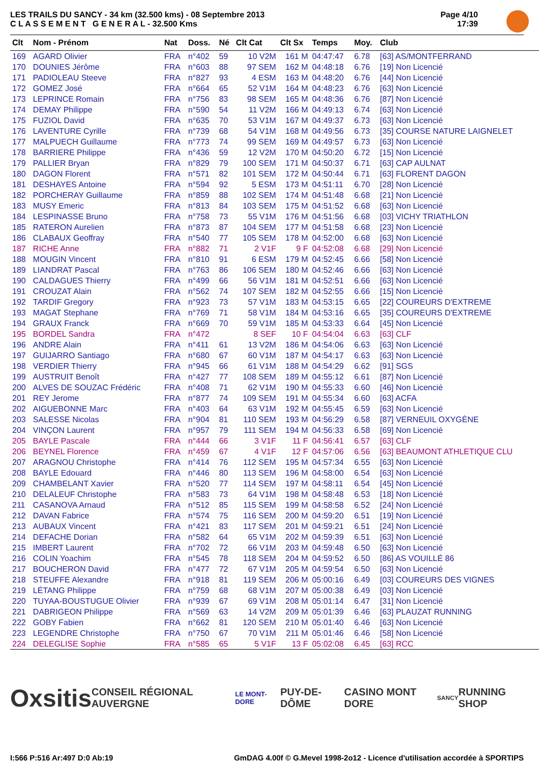LES TRAILS DU SANCY - 34 km (32.500 kms) - 08 Septembre 2013
C L A S S E M E N T G E N E R A L - 32.500 Kms
Page 4/10
17:39
| Clt | Nom - Prénom | Nat | Doss. | Né | Clt Cat | Clt Sx | Temps | Moy. | Club |
| --- | --- | --- | --- | --- | --- | --- | --- | --- | --- |
| 169 | AGARD Olivier | FRA | n°402 | 59 | 10 V2M | 161 M | 04:47:47 | 6.78 | [63] AS/MONTFERRAND |
| 170 | DOUNIES Jérôme | FRA | n°603 | 88 | 97 SEM | 162 M | 04:48:18 | 6.76 | [19] Non Licencié |
| 171 | PADIOLEAU Steeve | FRA | n°827 | 93 | 4 ESM | 163 M | 04:48:20 | 6.76 | [44] Non Licencié |
| 172 | GOMEZ José | FRA | n°664 | 65 | 52 V1M | 164 M | 04:48:23 | 6.76 | [63] Non Licencié |
| 173 | LEPRINCE Romain | FRA | n°756 | 83 | 98 SEM | 165 M | 04:48:36 | 6.76 | [87] Non Licencié |
| 174 | DEMAY Philippe | FRA | n°590 | 54 | 11 V2M | 166 M | 04:49:13 | 6.74 | [63] Non Licencié |
| 175 | FUZIOL David | FRA | n°635 | 70 | 53 V1M | 167 M | 04:49:37 | 6.73 | [63] Non Licencié |
| 176 | LAVENTURE Cyrille | FRA | n°739 | 68 | 54 V1M | 168 M | 04:49:56 | 6.73 | [35] COURSE NATURE LAIGNELET |
| 177 | MALPUECH Guillaume | FRA | n°773 | 74 | 99 SEM | 169 M | 04:49:57 | 6.73 | [63] Non Licencié |
| 178 | BARRIERE Philippe | FRA | n°436 | 59 | 12 V2M | 170 M | 04:50:20 | 6.72 | [15] Non Licencié |
| 179 | PALLIER Bryan | FRA | n°829 | 79 | 100 SEM | 171 M | 04:50:37 | 6.71 | [63] CAP AULNAT |
| 180 | DAGON Florent | FRA | n°571 | 82 | 101 SEM | 172 M | 04:50:44 | 6.71 | [63] FLORENT DAGON |
| 181 | DESHAYES Antoine | FRA | n°594 | 92 | 5 ESM | 173 M | 04:51:11 | 6.70 | [28] Non Licencié |
| 182 | PORCHERAY Guillaume | FRA | n°859 | 88 | 102 SEM | 174 M | 04:51:48 | 6.68 | [21] Non Licencié |
| 183 | MUSY Emeric | FRA | n°813 | 84 | 103 SEM | 175 M | 04:51:52 | 6.68 | [63] Non Licencié |
| 184 | LESPINASSE Bruno | FRA | n°758 | 73 | 55 V1M | 176 M | 04:51:56 | 6.68 | [03] VICHY TRIATHLON |
| 185 | RATERON Aurelien | FRA | n°873 | 87 | 104 SEM | 177 M | 04:51:58 | 6.68 | [23] Non Licencié |
| 186 | CLABAUX Geoffray | FRA | n°540 | 77 | 105 SEM | 178 M | 04:52:00 | 6.68 | [63] Non Licencié |
| 187 | RICHE Anne | FRA | n°882 | 71 | 2 V1F | 9 F | 04:52:08 | 6.68 | [29] Non Licencié |
| 188 | MOUGIN Vincent | FRA | n°810 | 91 | 6 ESM | 179 M | 04:52:45 | 6.66 | [58] Non Licencié |
| 189 | LIANDRAT Pascal | FRA | n°763 | 86 | 106 SEM | 180 M | 04:52:46 | 6.66 | [63] Non Licencié |
| 190 | CALDAGUES Thierry | FRA | n°499 | 66 | 56 V1M | 181 M | 04:52:51 | 6.66 | [63] Non Licencié |
| 191 | CROUZAT Alain | FRA | n°562 | 74 | 107 SEM | 182 M | 04:52:55 | 6.66 | [15] Non Licencié |
| 192 | TARDIF Gregory | FRA | n°923 | 73 | 57 V1M | 183 M | 04:53:15 | 6.65 | [22] COUREURS D'EXTREME |
| 193 | MAGAT Stephane | FRA | n°769 | 71 | 58 V1M | 184 M | 04:53:16 | 6.65 | [35] COUREURS D'EXTREME |
| 194 | GRAUX Franck | FRA | n°669 | 70 | 59 V1M | 185 M | 04:53:33 | 6.64 | [45] Non Licencié |
| 195 | BORDEL Sandra | FRA | n°472 | | 8 SEF | 10 F | 04:54:04 | 6.63 | [63] CLF |
| 196 | ANDRE Alain | FRA | n°411 | 61 | 13 V2M | 186 M | 04:54:06 | 6.63 | [63] Non Licencié |
| 197 | GUIJARRO Santiago | FRA | n°680 | 67 | 60 V1M | 187 M | 04:54:17 | 6.63 | [63] Non Licencié |
| 198 | VERDIER Thierry | FRA | n°945 | 66 | 61 V1M | 188 M | 04:54:29 | 6.62 | [91] SGS |
| 199 | AUSTRUIT Benoît | FRA | n°427 | 77 | 108 SEM | 189 M | 04:55:12 | 6.61 | [87] Non Licencié |
| 200 | ALVES DE SOUZAC Frédéric | FRA | n°408 | 71 | 62 V1M | 190 M | 04:55:33 | 6.60 | [46] Non Licencié |
| 201 | REY Jerome | FRA | n°877 | 74 | 109 SEM | 191 M | 04:55:34 | 6.60 | [63] ACFA |
| 202 | AIGUEBONNE Marc | FRA | n°403 | 64 | 63 V1M | 192 M | 04:55:45 | 6.59 | [63] Non Licencié |
| 203 | SALESSE Nicolas | FRA | n°904 | 81 | 110 SEM | 193 M | 04:56:29 | 6.58 | [87] VERNEUIL OXYGÈNE |
| 204 | VINÇON Laurent | FRA | n°957 | 79 | 111 SEM | 194 M | 04:56:33 | 6.58 | [69] Non Licencié |
| 205 | BAYLE Pascale | FRA | n°444 | 66 | 3 V1F | 11 F | 04:56:41 | 6.57 | [63] CLF |
| 206 | BEYNEL Florence | FRA | n°459 | 67 | 4 V1F | 12 F | 04:57:06 | 6.56 | [63] BEAUMONT ATHLETIQUE CLU |
| 207 | ARAGNOU Christophe | FRA | n°414 | 76 | 112 SEM | 195 M | 04:57:34 | 6.55 | [63] Non Licencié |
| 208 | BAYLE Edouard | FRA | n°446 | 80 | 113 SEM | 196 M | 04:58:00 | 6.54 | [63] Non Licencié |
| 209 | CHAMBELANT Xavier | FRA | n°520 | 77 | 114 SEM | 197 M | 04:58:11 | 6.54 | [45] Non Licencié |
| 210 | DELALEUF Christophe | FRA | n°583 | 73 | 64 V1M | 198 M | 04:58:48 | 6.53 | [18] Non Licencié |
| 211 | CASANOVA Arnaud | FRA | n°512 | 85 | 115 SEM | 199 M | 04:58:58 | 6.52 | [24] Non Licencié |
| 212 | DAVAN Fabrice | FRA | n°574 | 75 | 116 SEM | 200 M | 04:59:20 | 6.51 | [19] Non Licencié |
| 213 | AUBAUX Vincent | FRA | n°421 | 83 | 117 SEM | 201 M | 04:59:21 | 6.51 | [24] Non Licencié |
| 214 | DEFACHE Dorian | FRA | n°582 | 64 | 65 V1M | 202 M | 04:59:39 | 6.51 | [63] Non Licencié |
| 215 | IMBERT Laurent | FRA | n°702 | 72 | 66 V1M | 203 M | 04:59:48 | 6.50 | [63] Non Licencié |
| 216 | COLIN Yoachim | FRA | n°545 | 78 | 118 SEM | 204 M | 04:59:52 | 6.50 | [86] AS VOUILLÉ 86 |
| 217 | BOUCHERON David | FRA | n°477 | 72 | 67 V1M | 205 M | 04:59:54 | 6.50 | [63] Non Licencié |
| 218 | STEUFFE Alexandre | FRA | n°918 | 81 | 119 SEM | 206 M | 05:00:16 | 6.49 | [03] COUREURS DES VIGNES |
| 219 | LÉTANG Philippe | FRA | n°759 | 68 | 68 V1M | 207 M | 05:00:38 | 6.49 | [03] Non Licencié |
| 220 | TUYAA-BOUSTUGUE Olivier | FRA | n°939 | 67 | 69 V1M | 208 M | 05:01:14 | 6.47 | [31] Non Licencié |
| 221 | DABRIGEON Philippe | FRA | n°569 | 63 | 14 V2M | 209 M | 05:01:39 | 6.46 | [63] PLAUZAT RUNNING |
| 222 | GOBY Fabien | FRA | n°662 | 81 | 120 SEM | 210 M | 05:01:40 | 6.46 | [63] Non Licencié |
| 223 | LEGENDRE Christophe | FRA | n°750 | 67 | 70 V1M | 211 M | 05:01:46 | 6.46 | [58] Non Licencié |
| 224 | DELEGLISE Sophie | FRA | n°585 | 65 | 5 V1F | 13 F | 05:02:08 | 6.45 | [63] RCC |
Oxsitis CONSEIL RÉGIONAL AUVERGNE LE MONT-DORE PUY-DE-DÔME CASINO MONT DORE SANCY RUNNING SHOP
I:566 P:516 Ar:497 D:0 Ab:19 GmDAG 4.00f © G.Mevel 1998-2o12 - Licence d'utilisation accordée à SPORTIPS